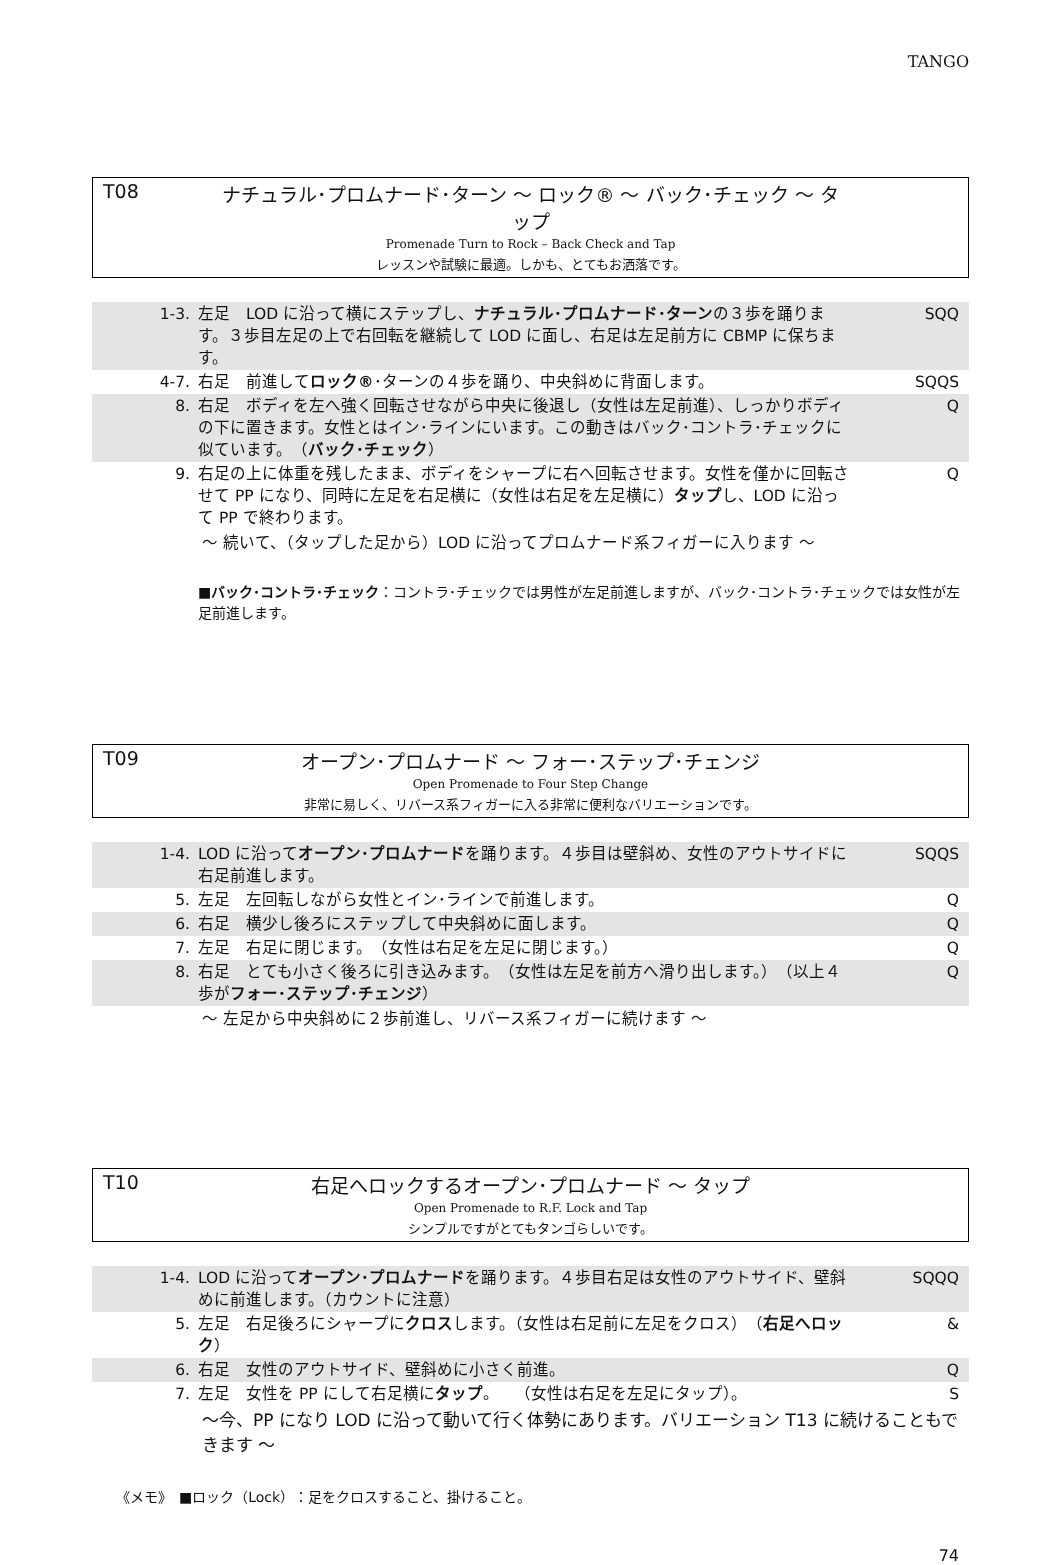TANGO
T08 ナチュラル･プロムナード･ターン ～ ロック® ～ バック･チェック ～ タップ
Promenade Turn to Rock – Back Check and Tap
レッスンや試験に最適。しかも、とてもお洒落です。
| 1-3. | 左足 LOD に沿って横にステップし、 ナチュラル･プロムナード･ターン の３歩を踊ります。３歩目左足の上で右回転を継続して LOD に面し、右足は左足前方に CBMP に保ちます。 | SQQ |
| 4-7. | 右足 前進して ロック® ･ターンの４歩を踊り、中央斜めに背面します。 | SQQS |
| 8. | 右足 ボディを左へ強く回転させながら中央に後退し（女性は左足前進）、しっかりボディの下に置きます。女性とはイン･ラインにいます。この動きはバック･コントラ･チェックに似ています。 （ バック･チェック ） | Q |
| 9. | 右足の上に体重を残したまま、ボディをシャープに右へ回転させます。女性を僅かに回転させて PP になり、同時に左足を右足横に（女性は右足を左足横に） タップ し、LOD に沿って PP で終わります。 | Q |
～ 続いて、（タップした足から）LOD に沿ってプロムナード系フィガーに入ります ～
■バック･コントラ･チェック：コントラ･チェックでは男性が左足前進しますが、バック･コントラ･チェックでは女性が左足前進します。
T09 オープン･プロムナード ～ フォー･ステップ･チェンジ
Open Promenade to Four Step Change
非常に易しく、リバース系フィガーに入る非常に便利なバリエーションです。
| 1-4. | LOD に沿って オープン･プロムナード を踊ります。４歩目は壁斜め、女性のアウトサイドに右足前進します。 | SQQS |
| 5. | 左足 左回転しながら女性とイン･ラインで前進します。 | Q |
| 6. | 右足 横少し後ろにステップして中央斜めに面します。 | Q |
| 7. | 左足 右足に閉じます。 （女性は右足を左足に閉じます。） | Q |
| 8. | 右足 とても小さく後ろに引き込みます。 （女性は左足を前方へ滑り出します。） （以上４歩が フォー･ステップ･チェンジ ） | Q |
～ 左足から中央斜めに２歩前進し、リバース系フィガーに続けます ～
T10 右足へロックするオープン･プロムナード ～ タップ
Open Promenade to R.F. Lock and Tap
シンプルですがとてもタンゴらしいです。
| 1-4. | LOD に沿って オープン･プロムナード を踊ります。４歩目右足は女性のアウトサイド、壁斜めに前進します。（カウントに注意） | SQQQ |
| 5. | 左足 右足後ろにシャープに クロス します。（女性は右足前に左足をクロス） （ 右足へロック ） | & |
| 6. | 右足 女性のアウトサイド、壁斜めに小さく前進。 | Q |
| 7. | 左足 女性を PP にして右足横に タップ 。 （女性は右足を左足にタップ）。 | S |
～今、PP になり LOD に沿って動いて行く体勢にあります。バリエーション T13 に続けることもできます ～
《メモ》　■ロック（Lock）：足をクロスすること、掛けること。
74